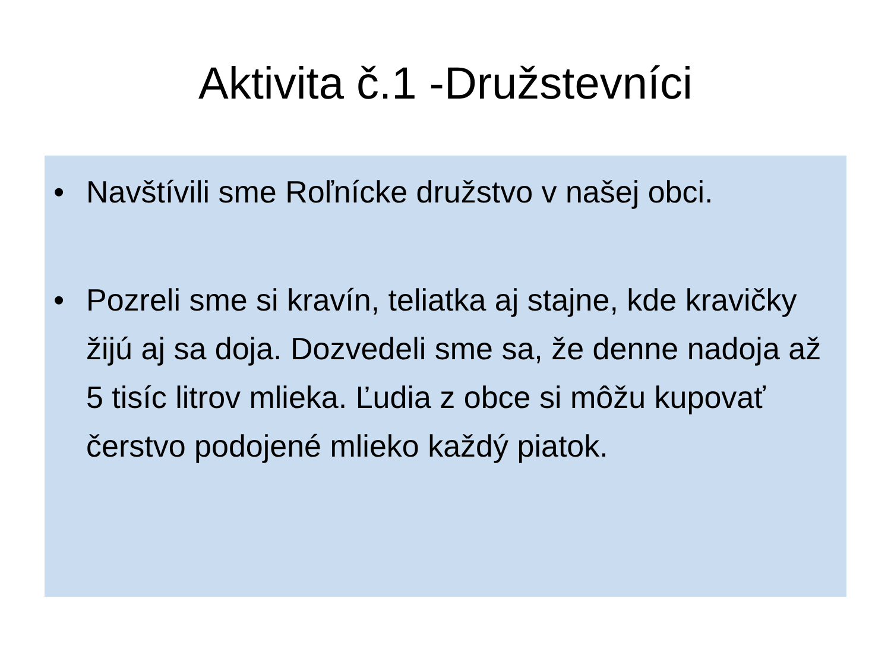Aktivita č.1 -Družstevníci
• Navštívili sme Roľnícke družstvo v našej obci.
• Pozreli sme si kravín, teliatka aj stajne, kde kravičky žijú aj sa doja. Dozvedeli sme sa, že denne nadoja až 5 tisíc litrov mlieka. Ľudia z obce si môžu kupovať čerstvo podojené mlieko každý piatok.